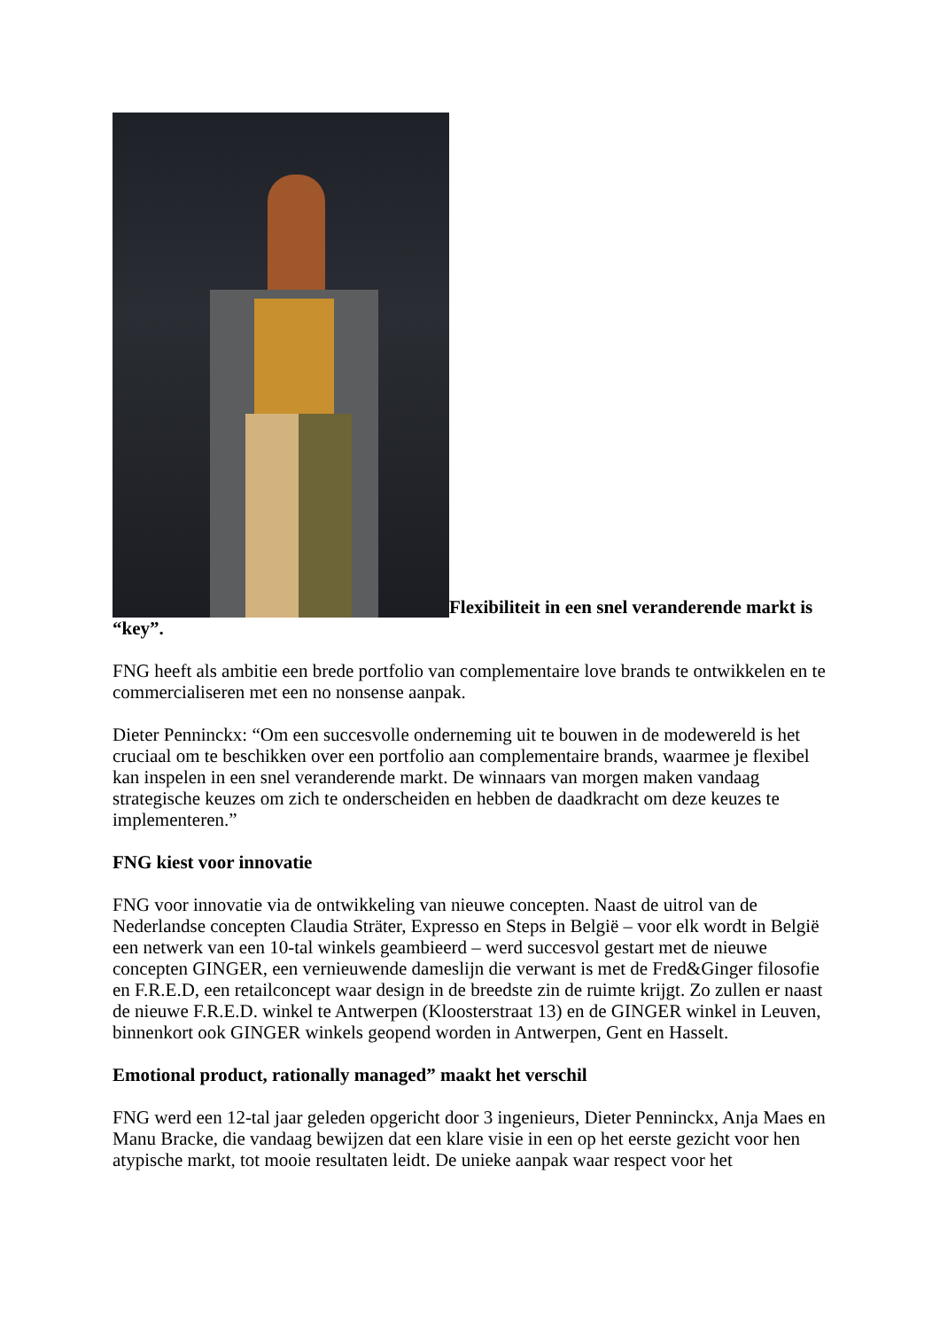Flexibiliteit in een snel veranderende markt is “key”.
FNG heeft als ambitie een brede portfolio van complementaire love brands te ontwikkelen en te commercialiseren met een no nonsense aanpak.
Dieter Penninckx: “Om een succesvolle onderneming uit te bouwen in de modewereld is het cruciaal om te beschikken over een portfolio aan complementaire brands, waarmee je flexibel kan inspelen in een snel veranderende markt. De winnaars van morgen maken vandaag strategische keuzes om zich te onderscheiden en hebben de daadkracht om deze keuzes te implementeren.”
FNG kiest voor innovatie
FNG voor innovatie via de ontwikkeling van nieuwe concepten. Naast de uitrol van de Nederlandse concepten Claudia Sträter, Expresso en Steps in België – voor elk wordt in België een netwerk van een 10-tal winkels geambieerd – werd succesvol gestart met de nieuwe concepten GINGER, een vernieuwende dameslijn die verwant is met de Fred&Ginger filosofie en F.R.E.D, een retailconcept waar design in de breedste zin de ruimte krijgt. Zo zullen er naast de nieuwe F.R.E.D. winkel te Antwerpen (Kloosterstraat 13) en de GINGER winkel in Leuven, binnenkort ook GINGER winkels geopend worden in Antwerpen, Gent en Hasselt.
Emotional product, rationally managed” maakt het verschil
FNG werd een 12-tal jaar geleden opgericht door 3 ingenieurs, Dieter Penninckx, Anja Maes en Manu Bracke, die vandaag bewijzen dat een klare visie in een op het eerste gezicht voor hen atypische markt, tot mooie resultaten leidt. De unieke aanpak waar respect voor het